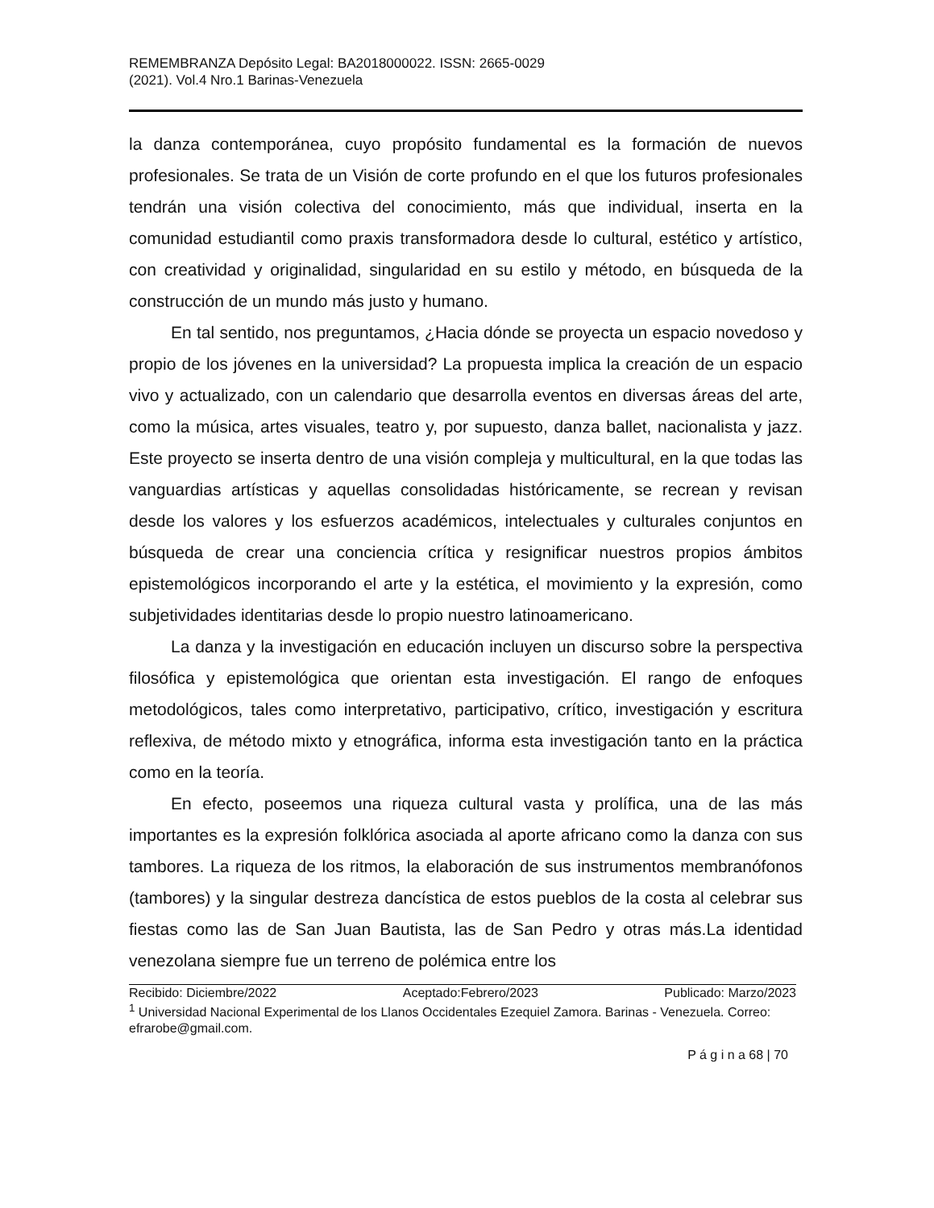REMEMBRANZA Depósito Legal: BA2018000022. ISSN: 2665-0029
(2021). Vol.4 Nro.1 Barinas-Venezuela
la danza contemporánea, cuyo propósito fundamental es la formación de nuevos profesionales. Se trata de un Visión de corte profundo en el que los futuros profesionales tendrán una visión colectiva del conocimiento, más que individual, inserta en la comunidad estudiantil como praxis transformadora desde lo cultural, estético y artístico, con creatividad y originalidad, singularidad en su estilo y método, en búsqueda de la construcción de un mundo más justo y humano.
En tal sentido, nos preguntamos, ¿Hacia dónde se proyecta un espacio novedoso y propio de los jóvenes en la universidad? La propuesta implica la creación de un espacio vivo y actualizado, con un calendario que desarrolla eventos en diversas áreas del arte, como la música, artes visuales, teatro y, por supuesto, danza ballet, nacionalista y jazz. Este proyecto se inserta dentro de una visión compleja y multicultural, en la que todas las vanguardias artísticas y aquellas consolidadas históricamente, se recrean y revisan desde los valores y los esfuerzos académicos, intelectuales y culturales conjuntos en búsqueda de crear una conciencia crítica y resignificar nuestros propios ámbitos epistemológicos incorporando el arte y la estética, el movimiento y la expresión, como subjetividades identitarias desde lo propio nuestro latinoamericano.
La danza y la investigación en educación incluyen un discurso sobre la perspectiva filosófica y epistemológica que orientan esta investigación. El rango de enfoques metodológicos, tales como interpretativo, participativo, crítico, investigación y escritura reflexiva, de método mixto y etnográfica, informa esta investigación tanto en la práctica como en la teoría.
En efecto, poseemos una riqueza cultural vasta y prolífica, una de las más importantes es la expresión folklórica asociada al aporte africano como la danza con sus tambores. La riqueza de los ritmos, la elaboración de sus instrumentos membranófonos (tambores) y la singular destreza dancística de estos pueblos de la costa al celebrar sus fiestas como las de San Juan Bautista, las de San Pedro y otras más.La identidad venezolana siempre fue un terreno de polémica entre los
Recibido: Diciembre/2022 Aceptado:Febrero/2023 Publicado: Marzo/2023
<sup>1</sup> Universidad Nacional Experimental de los Llanos Occidentales Ezequiel Zamora. Barinas - Venezuela. Correo: efrarobe@gmail.com.
P á g i n a 68 | 70